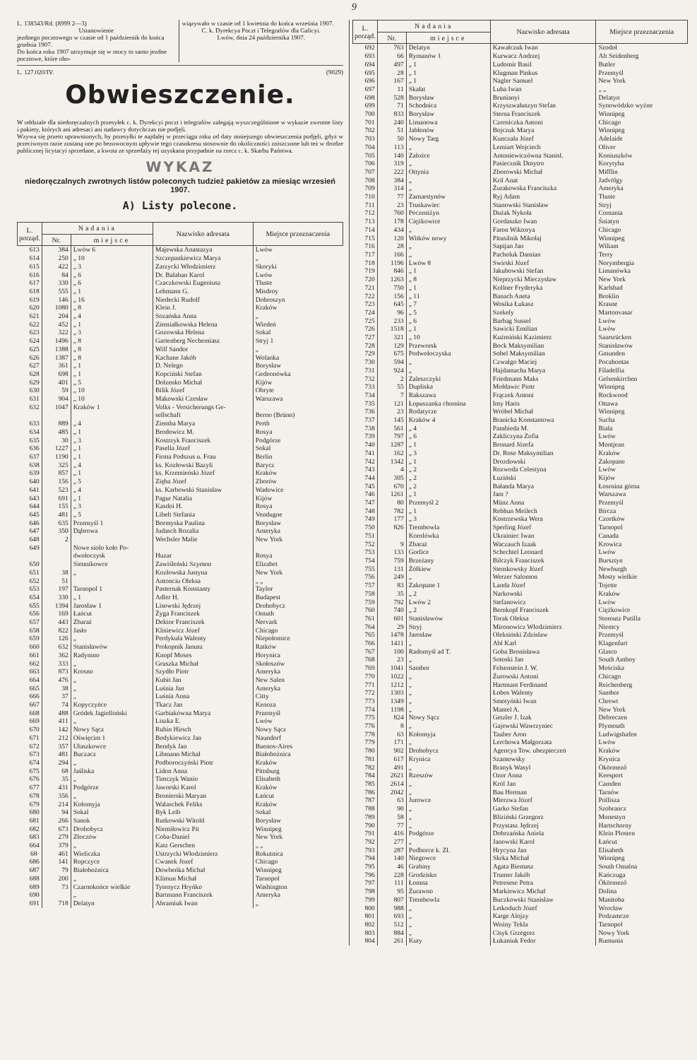9
L. 138343/Rd. (8999 2—3)
Ustanowienie
jezdnego pocztowego w czasie od 1 październik do końca grudnia 1907.
Do końca roku 1907 utrzymuje się w mocy to samo jezdne pocztowe, które obo-
wiązywało w czasie od 1 kwietnia do końca września 1907.
C. k. Dyrekcya Poczt i Telegrafów dla Galicyi.
Lwów, dnia 24 października 1907.
L. 127.020/IV. (9029)
Obwieszczenie.
W oddziale dla niedoręczalnych przesyłek c. k. Dyrekcyi poczt i telegrafów zalegają wyszczególnione w wykazie zwrotne listy i pakiety, których ani adresaci ani nadawcy dotychczas nie podjęli.
Wzywa się przeto uprawnionych, by przesyłki te najdalej w przeciągu roku od daty niniejszego obwieszczenia podjęli, gdyż w przeciwnym razie zostaną one po bezowocnym upływie tego czasokresu stosownie do okoliczności zniszczone lub też w drodze publicznej licytacyi sprzedane, a kwota ze sprzedaży tej uzyskana przypadnie na rzecz c. k. Skarbu Państwa.
WYKAZ
niedoręczalnych zwrotnych listów poleconych tudzież pakietów za miesiąc wrzesień 1907.
A) Listy polecone.
| L. porząd. | Nadania | | Nazwisko adresata | Miejsce przeznaczenia |
| --- | --- | --- | --- | --- |
| | Nr. | miejsce | | |
| 613 | 384 | Lwów 6 | Majewska Anastazya | Lwów |
| 614 | 250 | „ 10 | Szczepankiewicz Marya | „ |
| 615 | 422 | „ 3 | Zarzycki Włodzimierz | Skoryki |
| 616 | 84 | „ 6 | Dr. Bałaban Karol | Lwów |
| 617 | 330 | „ 6 | Czaczkowski Eugeniusz | Tłuste |
| 618 | 555 | „ 1 | Lehmann G. | Misdroy |
| 619 | 146 | „ 16 | Niedecki Rudolf | Dobroszyn |
| 620 | 1080 | „ 8 | Klein J. | Kraków |
| 621 | 204 | „ 4 | Sozańska Anna | „ |
| 622 | 452 | „ 1 | Ziemiałkowska Helena | Wiedeń |
| 623 | 322 | „ 3 | Gozowska Helena | Sokal |
| 624 | 1496 | „ 8 | Gartenberg Nechemiasz | Stryj 1 |
| 625 | 1388 | „ 8 | Wilf Sandor | „ |
| 626 | 1387 | „ 8 | Kachane Jakób | Wolanka |
| 627 | 361 | „ 1 | D. Nelego | Borysław |
| 628 | 698 | „ 1 | Kopciński Stefan | Gedeonówka |
| 629 | 401 | „ 5 | Dołzenko Michał | Kijów |
| 630 | 59 | „ 10 | Bilik Józef | Obryte |
| 631 | 904 | „ 10 | Makowski Czesław | Warszawa |
| 632 | 1047 | Kraków 1 | Volks - Versicherungs Ge- sellschaft | Berno (Brünn) |
| 633 | 889 | „ 4 | Ziemba Marya | Perth |
| 634 | 485 | „ 1 | Brodowicz M. | Rosya |
| 635 | 30 | „ 3 | Kostrzyk Franciszek | Podgórze |
| 636 | 1227 | „ 1 | Pasella Józef | Sokal |
| 637 | 1190 | „ 1 | Firma Podszus u. Frau | Berlin |
| 638 | 325 | „ 4 | ks. Kozłowski Bazyli | Barycz |
| 639 | 857 | „ 1 | ks. Krzemieński Józef | Kraków |
| 640 | 156 | „ 5 | Zięba Józef | Zborów |
| 641 | 523 | „ 4 | ks. Karbowski Stanisław | Wadowice |
| 643 | 691 | „ 1 | Pagur Natalia | Kijów |
| 644 | 155 | „ 3 | Kasdoi H. | Rosya |
| 645 | 481 | „ 5 | Libelt Stefania | Vendugne |
| 646 | 635 | Przemyśl 1 | Bormyska Paulina | Borysław |
| 647 | 350 | Dąbrowa | Judasch Rozalia | Ameryka |
| 648 | 2 | | Wechsler Malie | New York |
| 649 | | Nowe sioło koło Po- dwołoczysk | Huzar | Rosya |
| 650 | | Siennikowce | Zawiśleński Szymon | Elizabet |
| 651 | 38 | „ | Kozłowska Justyna | New York |
| 652 | 51 | | Antonciu Oleksa | „ „ |
| 653 | 197 | Tarnopol 1 | Pasternak Konstanty | Taylor |
| 654 | 330 | „ 1 | Adler H. | Budapest |
| 655 | 1394 | Jarosław 1 | Lisowski Jędrzej | Drohobycz |
| 656 | 169 | Łańcut | Żyga Franciszek | Omuth |
| 657 | 443 | Zbaraż | Dektor Franciszek | Nervark |
| 658 | 822 | Jasło | Klisiewicz Józef | Chicago |
| 659 | 126 | „ | Perdykuła Walenty | Niepołomice |
| 660 | 632 | Stanisławów | Prokopnik Janusz | Ratków |
| 661 | 362 | Radymno | Knopf Moses | Horynica |
| 662 | 333 | „ | Gruszka Michał | Skołoszów |
| 663 | 873 | Krosno | Szydło Piotr | Ameryka |
| 664 | 476 | „ | Kubit Jan | New Salen |
| 665 | 38 | „ | Luśnia Jan | Ameryka |
| 666 | 37 | „ | Luśnia Anna | Citty |
| 667 | 74 | Kopyczyńce | Tkacz Jan | Kenoza |
| 668 | 488 | Gródek Jagielloński | Garbiakówna Marya | Przemyśl |
| 669 | 411 | „ | Liszka E. | Lwów |
| 670 | 142 | Nowy Sącz | Rubin Hirsch | Nowy Sącz |
| 671 | 212 | Oświęcim 1 | Bodykiewicz Jan | Naundorf |
| 672 | 357 | Ułaszkowce | Bendyk Jan | Buenos-Aires |
| 673 | 481 | Buczacz | Libmann Michał | Białobożnica |
| 674 | 294 | „ | Podboroczyński Piotr | Kraków |
| 675 | 68 | Jaśliska | Lidon Anna | Pittsburg |
| 676 | 35 | „ | Timczyk Wanio | Elisabeth |
| 677 | 431 | Podgórze | Jaworski Karol | Kraków |
| 678 | 356 | „ | Bronierski Maryan | Łańcut |
| 679 | 214 | Kołomyja | Walaschek Feliks | Kraków |
| 680 | 94 | Sokal | Byk Leib | Sokal |
| 681 | 266 | Sanok | Rutkowski Witold | Borysław |
| 682 | 673 | Drohobycz | Niemiłowicz Pit | Winnipeg |
| 683 | 279 | Złoczów | Coba-Daniel | New York |
| 664 | 379 | „ | Katz Gerschen | „ „ |
| 68· | 461 | Wieliczka | Ustrzycki Włodzimierz | Rokutnica |
| 686 | 141 | Ropczyce | Cwanek Jozef | Chicago |
| 687 | 79 | Białobożnica | Dowbeńka Michał | Winnipeg |
| 688 | 200 | „ | Klimun Michał | Tarnopol |
| 689 | 73 | Czarnokońce wielkie | Tytenycz Hryńko | Washington |
| 690 | | „ | Bartmann Franciszek | Ameryka |
| 691 | 718 | Delatyn | Abramiuk Iwan | „ |
| L. porząd. | Nadania | | Nazwisko adresata | Miejsce przeznaczenia |
| --- | --- | --- | --- | --- |
| | Nr. | miejsce | | |
| 692 | 763 | Delatyn | Kawałczuk Iwan | Szodoł |
| 693 | 66 | Rymanów 1 | Kurwacz Andrzej | Alt Seidenberg |
| 694 | 497 | „ 1 | Ludomir Basil | Butler |
| 695 | 28 | „ 1 | Klugman Pinkus | Przemyśl |
| 696 | 167 | „ 1 | Nagler Samuel | New York |
| 697 | 11 | Skałat | Luba Iwan | „ „ |
| 698 | 528 | Borysław | Brunianyi | Delatyn |
| 699 | 71 | Schodnica | Krzyszwałuszyn Stefan | Synowódzko wyżne |
| 700 | 833 | Borysław | Sterna Franciszek | Winnipeg |
| 701 | 240 | Limanowa | Czerniczka Antoni | Chicago |
| 702 | 51 | Jabłonów | Bojczuk Marya | Winnipeg |
| 703 | 50 | Nowy Targ | Kunczała Józef | Adelaide |
| 704 | 113 | „ | Lemiart Wojciech | Oliver |
| 705 | 140 | Założce | Antoniewiczówna Stanisł. | Koniuszków |
| 706 | 319 | „ | Pasiecznik Dmytro | Korytyba |
| 707 | 222 | Ottynia | Zborowski Michał | Mifflin |
| 708 | 384 | „ | Kril Anat | Jadvölgy |
| 709 | 314 | „ | Żurakowska Franciszka | Ameryka |
| 710 | 77 | Zamarstynów | Ryj Adam | Tłuste |
| 711 | 23 | Truskawiec | Stanowski Stanisław | Stryj |
| 712 | 760 | Peczeniżyn | Dużak Nykoła | Comania |
| 713 | 178 | Ciężkowice | Gordaszko Iwan | Śniatyn |
| 714 | 434 | „ | Faron Wiktorya | Chicago |
| 715 | 120 | Witków nowy | Pitusilnik Mikołaj | Winnipeg |
| 716 | 28 | „ | Sapijan Jan | Wiliam |
| 717 | 166 | „ | Pacholuk Damian | Terry |
| 718 | 1196 | Lwów 8 | Swirski Józef | Norymbergia |
| 719 | 846 | „ 1 | Jakubowski Stefan | Limanówka |
| 720 | 1263 | „ 8 | Nieprzycki Mieczysław | New York |
| 721 | 750 | „ 1 | Kollner Fryderyka | Karlsbad |
| 722 | 156 | „ 11 | Banach Aneta | Broklin |
| 723 | 645 | „ 7 | Wosika Łukasz | Krasne |
| 724 | 96 | „ 5 | Szekely | Martonvasar |
| 725 | 233 | „ 6 | Barbag Sussel | Lwów |
| 726 | 1518 | „ 1 | Sawicki Emilian | Lwów |
| 727 | 321 | „ 10 | Kuźmiński Kazimierz | Saarsrücken |
| 728 | 129 | Przeworsk | Bock Maksymilian | Stanisławów |
| 729 | 675 | Podwołoczyska | Sobel Maksymilian | Gmunden |
| 730 | 594 | „ | Czwałgo Maciej | Pocahontas |
| 731 | 924 | „ | Hajdamacha Marya | Filadelfia |
| 732 | 2 | Zaleszczyki | Friedmann Maks | Gelsenkirchen |
| 733 | 55 | Dupliska | Mołdawic Piotr | Winnipeg |
| 734 | 7 | Rakszawa | Frączek Antoni | Rockwood |
| 735 | 121 | Łopuszanka chomina | Imy Haris | Ottawa |
| 736 | 23 | Rodatycze | Wróbel Michał | Winnipeg |
| 737 | 145 | Kraków 4 | Branicka Konstantowa | Sucha |
| 738 | 561 | „ 4 | Pambieda M. | Biała |
| 739 | 797 | „ 6 | Zakliczyna Zofia | Lwów |
| 740 | 1287 | „ 1 | Bronard Józefa | Montjean |
| 741 | 162 | „ 3 | Dr. Rose Maksymilian | Kraków |
| 742 | 1342 | „ 1 | Drozdowski | Zakopane |
| 743 | 4 | „ 2 | Rozwoda Celestyna | Lwów |
| 744 | 305 | „ 2 | Łuziński | Kijów |
| 745 | 670 | „ 2 | Bałanda Marya | Łososina górna |
| 746 | 1261 | „ 1 | Jam ? | Warszawa |
| 747 | 80 | Przemyśl 2 | Münz Anna | Przemyśl |
| 748 | 782 | „ 1 | Rebhun Meilech | Bircza |
| 749 | 177 | „ 3 | Kostrzewska Wera | Czortków |
| 750 | 826 | Trembowla | Sperling Józef | Tarnopol |
| 751 | | Korolówka | Ukrainiec Iwan | Canada |
| 752 | 9 | Zbaraż | Waczauch Izaak | Krowica |
| 753 | 133 | Gorlice | Schechtel Leonard | Lwów |
| 754 | 759 | Brzeżany | Bilczyk Franciszek | Bursztyn |
| 755 | 131 | Żółkiew | Stemkowsky Józef | Newburgh |
| 756 | 249 | „ | Werzer Salomon | Mosty wielkie |
| 757 | 83 | Zakopane 1 | Landa Józef | Tojette |
| 758 | 35 | „ 2 | Narkowski | Kraków |
| 759 | 792 | Lwów 2 | Stefanowicz | Lwów |
| 760 | 740 | „ 2 | Bernkopf Franciszek | Ciężkowice |
| 761 | 601 | Stanisławów | Torak Oleksa | Storoutz Putilla |
| 764 | 29 | Stryj | Mironowicz Włodzimierz | Niemcy |
| 765 | 1478 | Jarosław | Oleksiński Zdzisław | Przemyśl |
| 766 | 1411 | „ | Abl Karl | Klagenfurt |
| 767 | 100 | Radomyśl ad T. | Goba Bronisława | Glasco |
| 768 | 23 | „ | Sotoski Jan | South Amboy |
| 769 | 1041 | Sambor | Felsenstein J. W. | Mościska |
| 770 | 1022 | „ | Żurowski Antoni | Chicago |
| 771 | 1212 | „ | Hartmant Ferdinand | Reichenberg |
| 772 | 1303 | „ | Łobos Walenty | Sambor |
| 773 | 1349 | „ | Smotyński Iwan | Chrewt |
| 774 | 1198 | „ | Mantel A. | New York |
| 775 | 824 | Nowy Sącz | Getzler J. Izak | Debreczen |
| 776 | 8 | „ | Gajewski Wawrzyniec | Plymouth |
| 778 | 63 | Kołomyja | Tauber Aron | Ludwigshafen |
| 779 | 171 | „ | Lerchowa Małgorzata | Lwów |
| 780 | 902 | Drohobycz | Agencya Tow. ubezpieczeń | Kraków |
| 781 | 617 | Krynica | Szamowsky | Krynica |
| 782 | 491 | „ | Branyk Wasyl | Ökörmező |
| 784 | 2621 | Rzeszów | Ozor Anna | Keesport |
| 785 | 2614 | „ | Król Jan | Camden |
| 786 | 2042 | „ | Bau Herman | Tarnów |
| 787 | 63 | Jurowce | Mierzwa Józef | Pollisza |
| 788 | 90 | „ | Garko Stefan | Szobrancz |
| 789 | 58 | „ | Bliziński Grzegorz | Monestyn |
| 790 | 77 | „ | Przystasz Jędrzej | Hartschorny |
| 791 | 416 | Podgórze | Dobrzańska Aniela | Klein Plosten |
| 792 | 277 | „ | Janowski Karol | Łańcut |
| 793 | 287 | Podhorce k. Zł. | Hrycyna Jan | Elisabeth |
| 794 | 140 | Niegowce | Skrka Michał | Winnipeg |
| 795 | 46 | Grabiny | Agata Biemasz | South Omalna |
| 796 | 228 | Grodzisko | Trumer Jakób | Kańczuga |
| 797 | 111 | Łomna | Petresese Petra | Ökörmező |
| 798 | 95 | Żurawno | Markiewicz Michał | Dolina |
| 799 | 807 | Trembowla | Buczkowski Stanisław | Manitoba |
| 800 | 988 | „ | Letkoduch Józef | Wrocław |
| 801 | 693 | „ | Karge Alojzy | Podzamcze |
| 802 | 512 | „ | Woźny Tekla | Tarnopol |
| 803 | 884 | „ | Cisyk Grzegorz | Nowy York |
| 804 | 261 | Kuty | Łukaniuk Fedor | Rumunia |